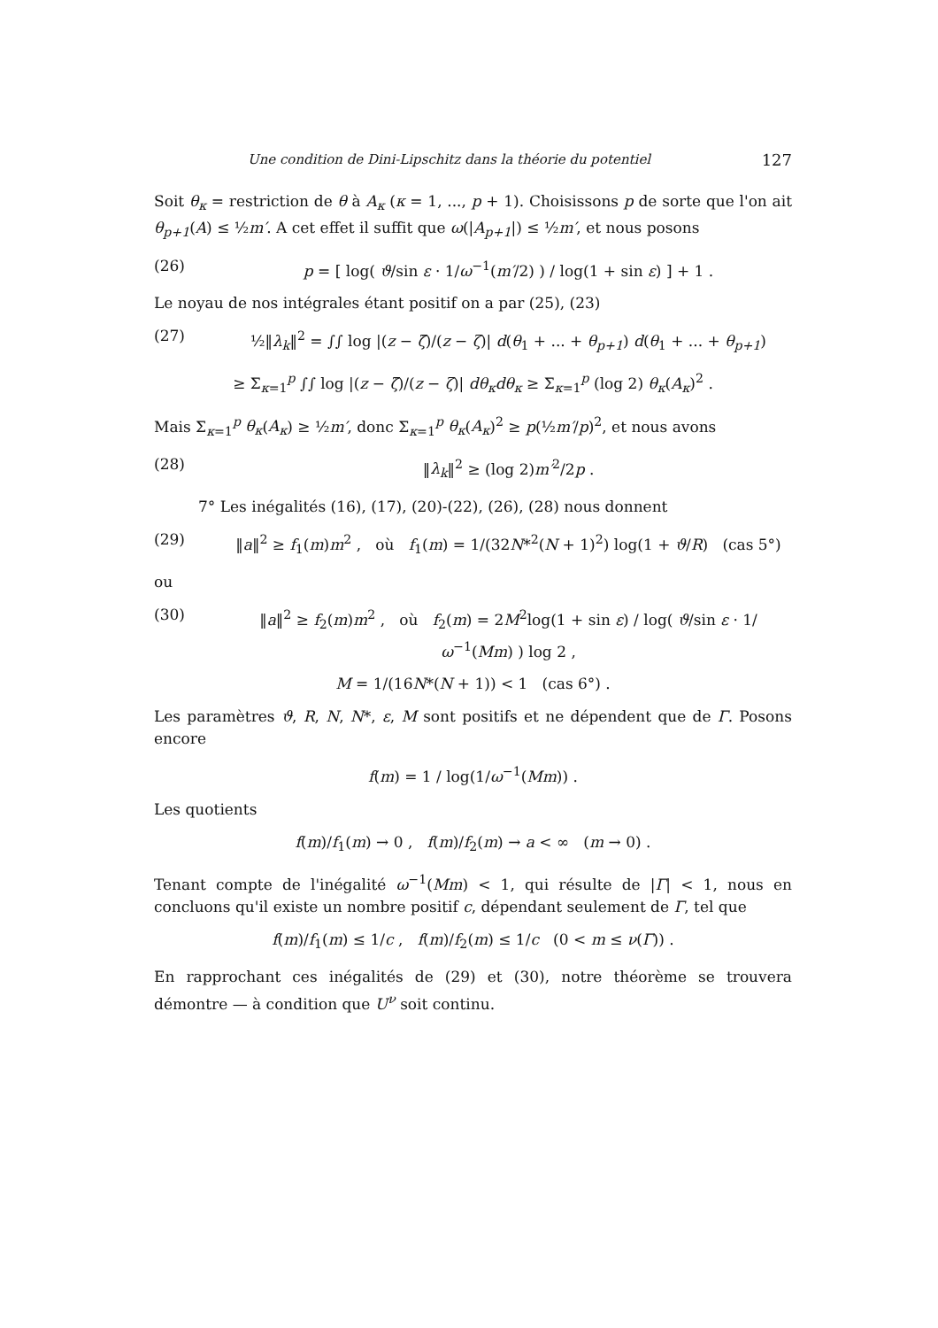Une condition de Dini-Lipschitz dans la théorie du potentiel 127
Soit θ<sub>κ</sub> = restriction de θ à A<sub>κ</sub> (κ = 1, ..., p + 1). Choisissons p de sorte que l'on ait θ<sub>p+1</sub>(A) ≤ ½m′. A cet effet il suffit que ω(|A<sub>p+1</sub>|) ≤ ½m′, et nous posons
(26) p = [ log( ϑ/sin ε · 1/ω<sup>−1</sup>(m′/2) ) / log(1 + sin ε) ] + 1 .
Le noyau de nos intégrales étant positif on a par (25), (23)
(27) ½‖λ<sub>k</sub>‖<sup>2</sup> = ∫∫ log |(z − ζ̄)/(z − ζ)| d(θ<sub>1</sub> + ... + θ<sub>p+1</sub>) d(θ<sub>1</sub> + ... + θ<sub>p+1</sub>)
≥ Σ<sub>κ=1</sub><sup>p</sup> ∫∫ log |(z − ζ̄)/(z − ζ)| dθ<sub>κ</sub>dθ<sub>κ</sub> ≥ Σ<sub>κ=1</sub><sup>p</sup> (log 2) θ<sub>κ</sub>(A<sub>κ</sub>)<sup>2</sup> .
Mais Σ<sub>κ=1</sub><sup>p</sup> θ<sub>κ</sub>(A<sub>κ</sub>) ≥ ½m′, donc Σ<sub>κ=1</sub><sup>p</sup> θ<sub>κ</sub>(A<sub>κ</sub>)<sup>2</sup> ≥ p(½m′/p)<sup>2</sup>, et nous avons
(28) ‖λ<sub>k</sub>‖<sup>2</sup> ≥ (log 2)m′<sup>2</sup>/2p .
7° Les inégalités (16), (17), (20)-(22), (26), (28) nous donnent
(29) ‖a‖<sup>2</sup> ≥ f<sub>1</sub>(m)m<sup>2</sup> , où f<sub>1</sub>(m) = 1/(32N*<sup>2</sup>(N + 1)<sup>2</sup>) log(1 + ϑ/R) (cas 5°)
ou
(30) ‖a‖<sup>2</sup> ≥ f<sub>2</sub>(m)m<sup>2</sup> , où f<sub>2</sub>(m) = 2M<sup>2</sup>log(1 + sin ε) / log( ϑ/sin ε · 1/ω<sup>−1</sup>(Mm) ) log 2 ,
M = 1/(16N*(N + 1)) < 1 (cas 6°) .
Les paramètres ϑ, R, N, N*, ε, M sont positifs et ne dépendent que de Γ. Posons encore
f(m) = 1 / log(1/ω<sup>−1</sup>(Mm)) .
Les quotients
f(m)/f<sub>1</sub>(m) → 0 , f(m)/f<sub>2</sub>(m) → a < ∞ (m → 0) .
Tenant compte de l'inégalité ω<sup>−1</sup>(Mm) < 1, qui résulte de |Γ| < 1, nous en concluons qu'il existe un nombre positif c, dépendant seulement de Γ, tel que
f(m)/f<sub>1</sub>(m) ≤ 1/c , f(m)/f<sub>2</sub>(m) ≤ 1/c (0 < m ≤ ν(Γ)) .
En rapprochant ces inégalités de (29) et (30), notre théorème se trouvera démontre — à condition que U<sup>ν</sup> soit continu.